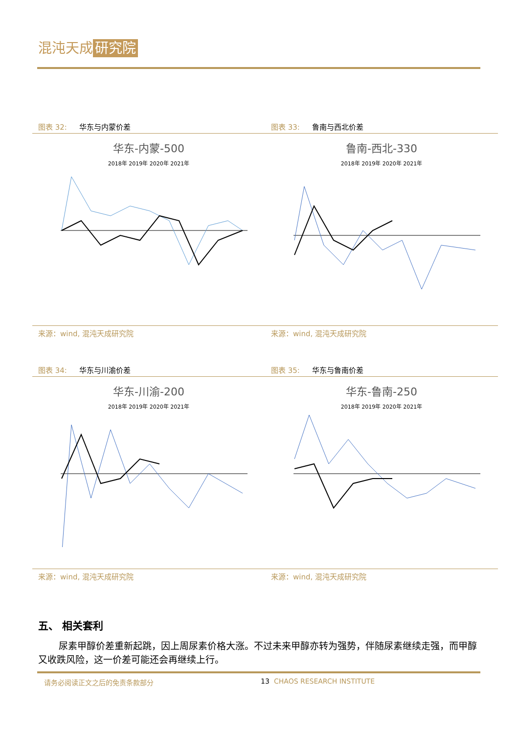混沌天成 研究院
图表 32: 华东与内蒙价差
华东-内蒙-500
2018年 2019年 2020年 2021年
来源：wind, 混沌天成研究院
图表 33: 鲁南与西北价差
鲁南-西北-330
2018年 2019年 2020年 2021年
来源：wind, 混沌天成研究院
图表 34: 华东与川渝价差
华东-川渝-200
2018年 2019年 2020年 2021年
来源：wind, 混沌天成研究院
图表 35: 华东与鲁南价差
华东-鲁南-250
2018年 2019年 2020年 2021年
来源：wind, 混沌天成研究院
五、 相关套利
尿素甲醇价差重新起跳，因上周尿素价格大涨。不过未来甲醇亦转为强势，伴随尿素继续走强，而甲醇又收跌风险，这一价差可能还会再继续上行。
请务必阅读正文之后的免责条款部分 13 CHAOS RESEARCH INSTITUTE